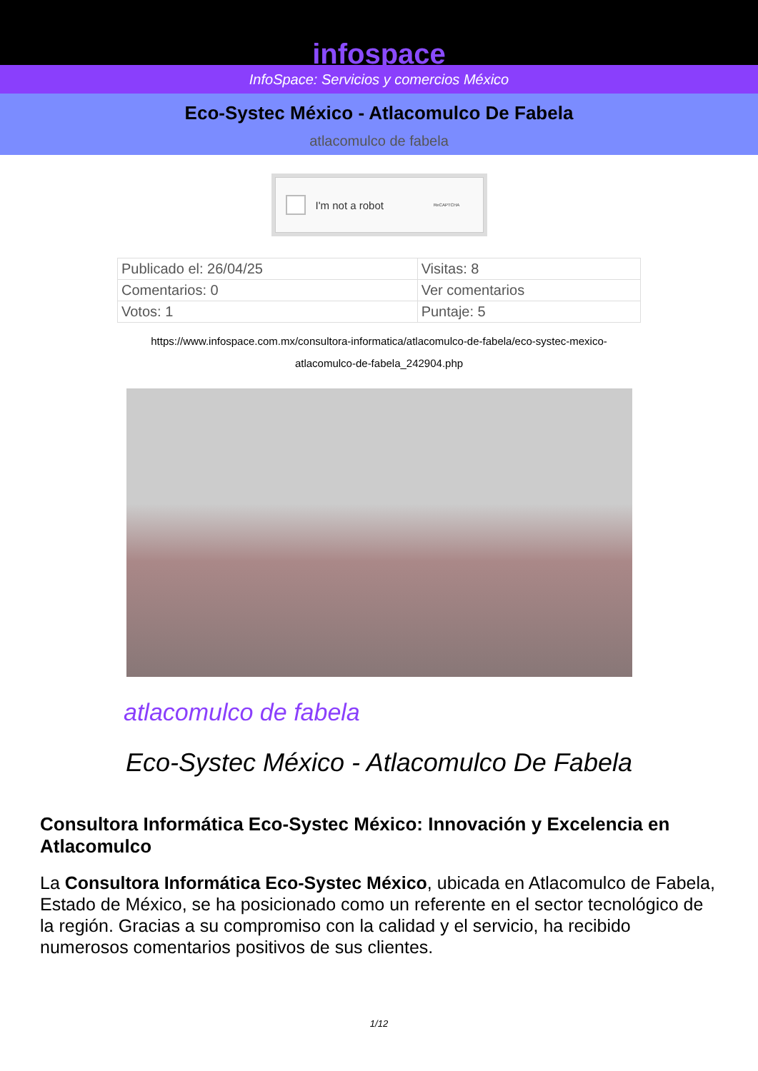infospace
InfoSpace: Servicios y comercios México
Eco-Systec México - Atlacomulco De Fabela
atlacomulco de fabela
I'm not a robot ReCAPTCHA
| Publicado el: 26/04/25 | Visitas: 8 |
| Comentarios: 0 | Ver comentarios |
| Votos: 1 | Puntaje: 5 |
https://www.infospace.com.mx/consultora-informatica/atlacomulco-de-fabela/eco-systec-mexico-atlacomulco-de-fabela_242904.php
atlacomulco de fabela
Eco-Systec México - Atlacomulco De Fabela
Consultora Informática Eco-Systec México: Innovación y Excelencia en Atlacomulco
La Consultora Informática Eco-Systec México, ubicada en Atlacomulco de Fabela, Estado de México, se ha posicionado como un referente en el sector tecnológico de la región. Gracias a su compromiso con la calidad y el servicio, ha recibido numerosos comentarios positivos de sus clientes.
1/12